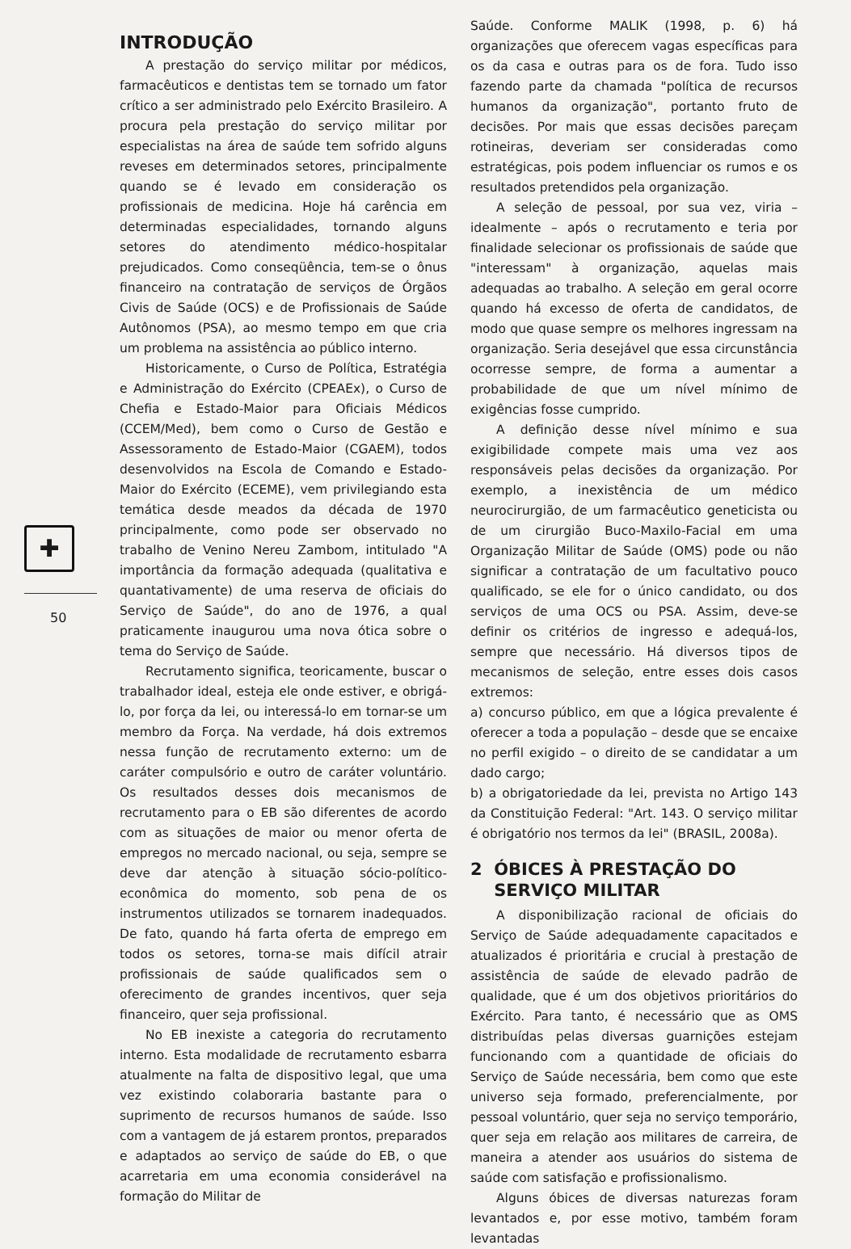✚
50
INTRODUÇÃO
A prestação do serviço militar por médicos, farmacêuticos e dentistas tem se tornado um fator crítico a ser administrado pelo Exército Brasileiro. A procura pela prestação do serviço militar por especialistas na área de saúde tem sofrido alguns reveses em determinados setores, principalmente quando se é levado em consideração os profissionais de medicina. Hoje há carência em determinadas especialidades, tornando alguns setores do atendimento médico-hospitalar prejudicados. Como conseqüência, tem-se o ônus financeiro na contratação de serviços de Órgãos Civis de Saúde (OCS) e de Profissionais de Saúde Autônomos (PSA), ao mesmo tempo em que cria um problema na assistência ao público interno.
Historicamente, o Curso de Política, Estratégia e Administração do Exército (CPEAEx), o Curso de Chefia e Estado-Maior para Oficiais Médicos (CCEM/Med), bem como o Curso de Gestão e Assessoramento de Estado-Maior (CGAEM), todos desenvolvidos na Escola de Comando e Estado-Maior do Exército (ECEME), vem privilegiando esta temática desde meados da década de 1970 principalmente, como pode ser observado no trabalho de Venino Nereu Zambom, intitulado "A importância da formação adequada (qualitativa e quantativamente) de uma reserva de oficiais do Serviço de Saúde", do ano de 1976, a qual praticamente inaugurou uma nova ótica sobre o tema do Serviço de Saúde.
Recrutamento significa, teoricamente, buscar o trabalhador ideal, esteja ele onde estiver, e obrigá-lo, por força da lei, ou interessá-lo em tornar-se um membro da Força. Na verdade, há dois extremos nessa função de recrutamento externo: um de caráter compulsório e outro de caráter voluntário. Os resultados desses dois mecanismos de recrutamento para o EB são diferentes de acordo com as situações de maior ou menor oferta de empregos no mercado nacional, ou seja, sempre se deve dar atenção à situação sócio-político-econômica do momento, sob pena de os instrumentos utilizados se tornarem inadequados. De fato, quando há farta oferta de emprego em todos os setores, torna-se mais difícil atrair profissionais de saúde qualificados sem o oferecimento de grandes incentivos, quer seja financeiro, quer seja profissional.
No EB inexiste a categoria do recrutamento interno. Esta modalidade de recrutamento esbarra atualmente na falta de dispositivo legal, que uma vez existindo colaboraria bastante para o suprimento de recursos humanos de saúde. Isso com a vantagem de já estarem prontos, preparados e adaptados ao serviço de saúde do EB, o que acarretaria em uma economia considerável na formação do Militar de
Saúde. Conforme MALIK (1998, p. 6) há organizações que oferecem vagas específicas para os da casa e outras para os de fora. Tudo isso fazendo parte da chamada "política de recursos humanos da organização", portanto fruto de decisões. Por mais que essas decisões pareçam rotineiras, deveriam ser consideradas como estratégicas, pois podem influenciar os rumos e os resultados pretendidos pela organização.
A seleção de pessoal, por sua vez, viria – idealmente – após o recrutamento e teria por finalidade selecionar os profissionais de saúde que "interessam" à organização, aquelas mais adequadas ao trabalho. A seleção em geral ocorre quando há excesso de oferta de candidatos, de modo que quase sempre os melhores ingressam na organização. Seria desejável que essa circunstância ocorresse sempre, de forma a aumentar a probabilidade de que um nível mínimo de exigências fosse cumprido.
A definição desse nível mínimo e sua exigibilidade compete mais uma vez aos responsáveis pelas decisões da organização. Por exemplo, a inexistência de um médico neurocirurgião, de um farmacêutico geneticista ou de um cirurgião Buco-Maxilo-Facial em uma Organização Militar de Saúde (OMS) pode ou não significar a contratação de um facultativo pouco qualificado, se ele for o único candidato, ou dos serviços de uma OCS ou PSA. Assim, deve-se definir os critérios de ingresso e adequá-los, sempre que necessário. Há diversos tipos de mecanismos de seleção, entre esses dois casos extremos:
a) concurso público, em que a lógica prevalente é oferecer a toda a população – desde que se encaixe no perfil exigido – o direito de se candidatar a um dado cargo;
b) a obrigatoriedade da lei, prevista no Artigo 143 da Constituição Federal: "Art. 143. O serviço militar é obrigatório nos termos da lei" (BRASIL, 2008a).
2 ÓBICES À PRESTAÇÃO DO
SERVIÇO MILITAR
A disponibilização racional de oficiais do Serviço de Saúde adequadamente capacitados e atualizados é prioritária e crucial à prestação de assistência de saúde de elevado padrão de qualidade, que é um dos objetivos prioritários do Exército. Para tanto, é necessário que as OMS distribuídas pelas diversas guarnições estejam funcionando com a quantidade de oficiais do Serviço de Saúde necessária, bem como que este universo seja formado, preferencialmente, por pessoal voluntário, quer seja no serviço temporário, quer seja em relação aos militares de carreira, de maneira a atender aos usuários do sistema de saúde com satisfação e profissionalismo.
Alguns óbices de diversas naturezas foram levantados e, por esse motivo, também foram levantadas